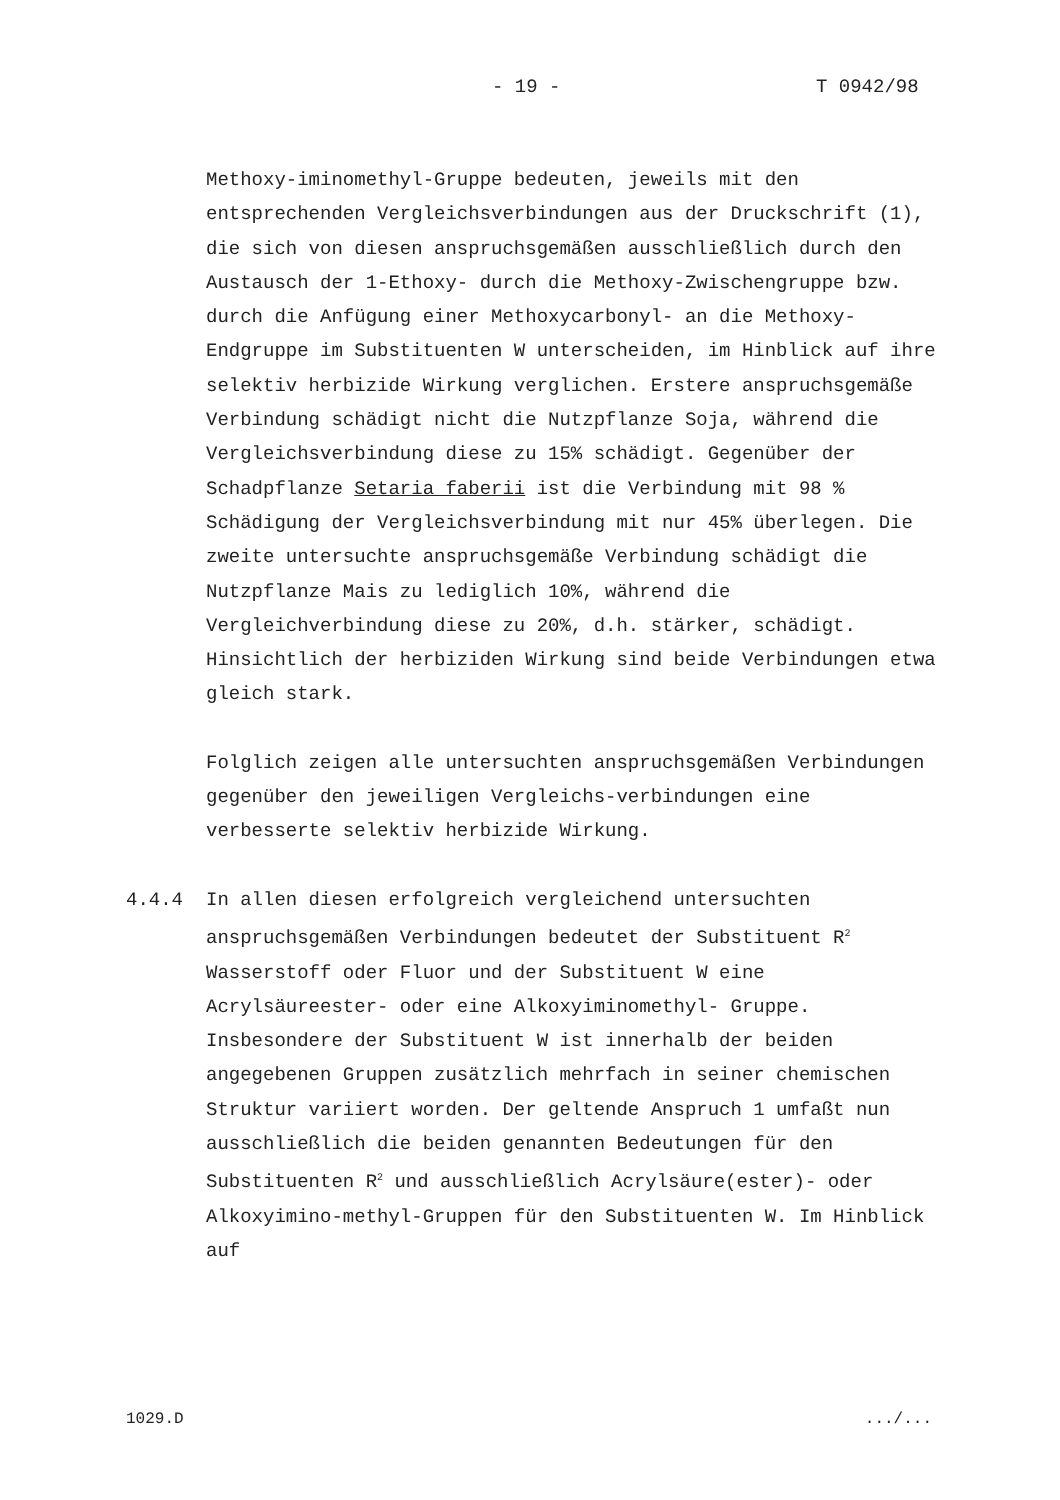- 19 - T 0942/98
Methoxy-iminomethyl-Gruppe bedeuten, jeweils mit den entsprechenden Vergleichsverbindungen aus der Druckschrift (1), die sich von diesen anspruchsgemäßen ausschließlich durch den Austausch der 1-Ethoxy- durch die Methoxy-Zwischengruppe bzw. durch die Anfügung einer Methoxycarbonyl- an die Methoxy-Endgruppe im Substituenten W unterscheiden, im Hinblick auf ihre selektiv herbizide Wirkung verglichen. Erstere anspruchsgemäße Verbindung schädigt nicht die Nutzpflanze Soja, während die Vergleichsverbindung diese zu 15% schädigt. Gegenüber der Schadpflanze Setaria faberii ist die Verbindung mit 98 % Schädigung der Vergleichsverbindung mit nur 45% überlegen. Die zweite untersuchte anspruchsgemäße Verbindung schädigt die Nutzpflanze Mais zu lediglich 10%, während die Vergleichverbindung diese zu 20%, d.h. stärker, schädigt. Hinsichtlich der herbiziden Wirkung sind beide Verbindungen etwa gleich stark.
Folglich zeigen alle untersuchten anspruchsgemäßen Verbindungen gegenüber den jeweiligen Vergleichs-verbindungen eine verbesserte selektiv herbizide Wirkung.
4.4.4 In allen diesen erfolgreich vergleichend untersuchten anspruchsgemäßen Verbindungen bedeutet der Substituent R<sup>2</sup> Wasserstoff oder Fluor und der Substituent W eine Acrylsäureester- oder eine Alkoxyiminomethyl- Gruppe. Insbesondere der Substituent W ist innerhalb der beiden angegebenen Gruppen zusätzlich mehrfach in seiner chemischen Struktur variiert worden. Der geltende Anspruch 1 umfaßt nun ausschließlich die beiden genannten Bedeutungen für den Substituenten R<sup>2</sup> und ausschließlich Acrylsäure(ester)- oder Alkoxyimino-methyl-Gruppen für den Substituenten W. Im Hinblick auf
1029.D .../...